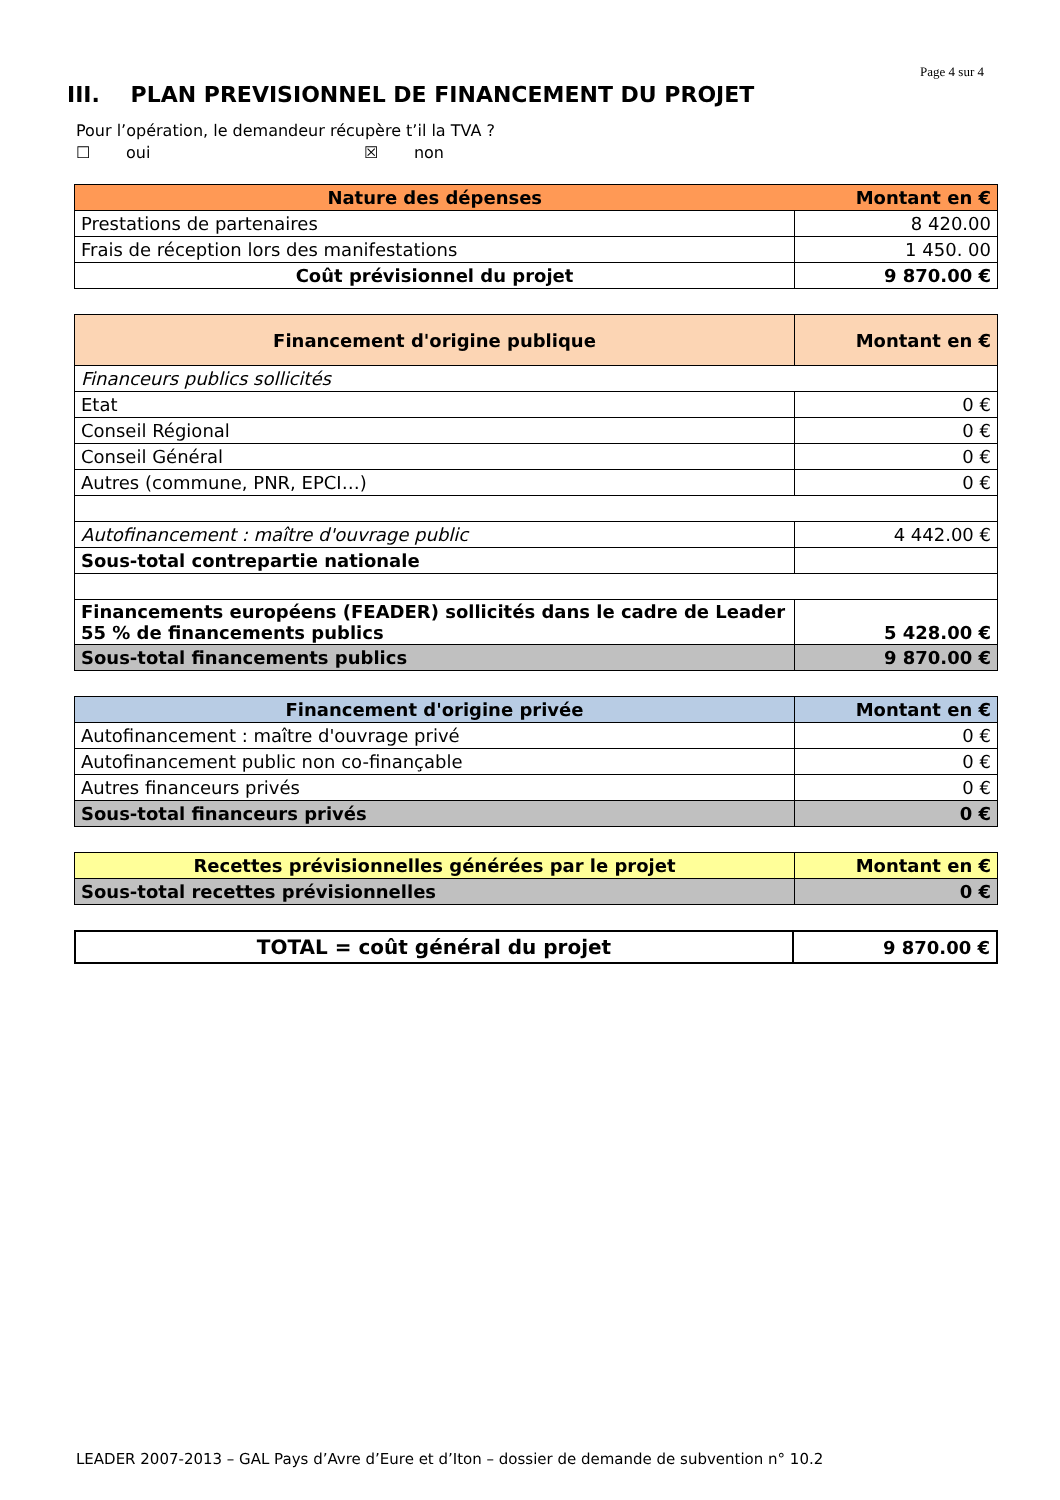Page 4 sur 4
III. PLAN PREVISIONNEL DE FINANCEMENT DU PROJET
Pour l’opération, le demandeur récupère t’il la TVA ?
☐ oui ☒ non
| Nature des dépenses | Montant en € |
| --- | --- |
| Prestations de partenaires | 8 420.00 |
| Frais de réception lors des manifestations | 1 450. 00 |
| Coût prévisionnel du projet | 9 870.00 € |
| Financement d'origine publique | Montant en € |
| --- | --- |
| Financeurs publics sollicités | |
| Etat | 0 € |
| Conseil Régional | 0 € |
| Conseil Général | 0 € |
| Autres (commune, PNR, EPCI…) | 0 € |
| Autofinancement : maître d'ouvrage public | 4 442.00 € |
| Sous-total contrepartie nationale | |
| Financements européens (FEADER) sollicités dans le cadre de Leader 55 % de financements publics | 5 428.00 € |
| Sous-total financements publics | 9 870.00 € |
| Financement d'origine privée | Montant en € |
| --- | --- |
| Autofinancement : maître d'ouvrage privé | 0 € |
| Autofinancement public non co-finançable | 0 € |
| Autres financeurs privés | 0 € |
| Sous-total financeurs privés | 0 € |
| Recettes prévisionnelles générées par le projet | Montant en € |
| --- | --- |
| Sous-total recettes prévisionnelles | 0 € |
| TOTAL = coût général du projet | 9 870.00 € |
| --- | --- |
LEADER 2007-2013 – GAL Pays d’Avre d’Eure et d’Iton – dossier de demande de subvention n° 10.2